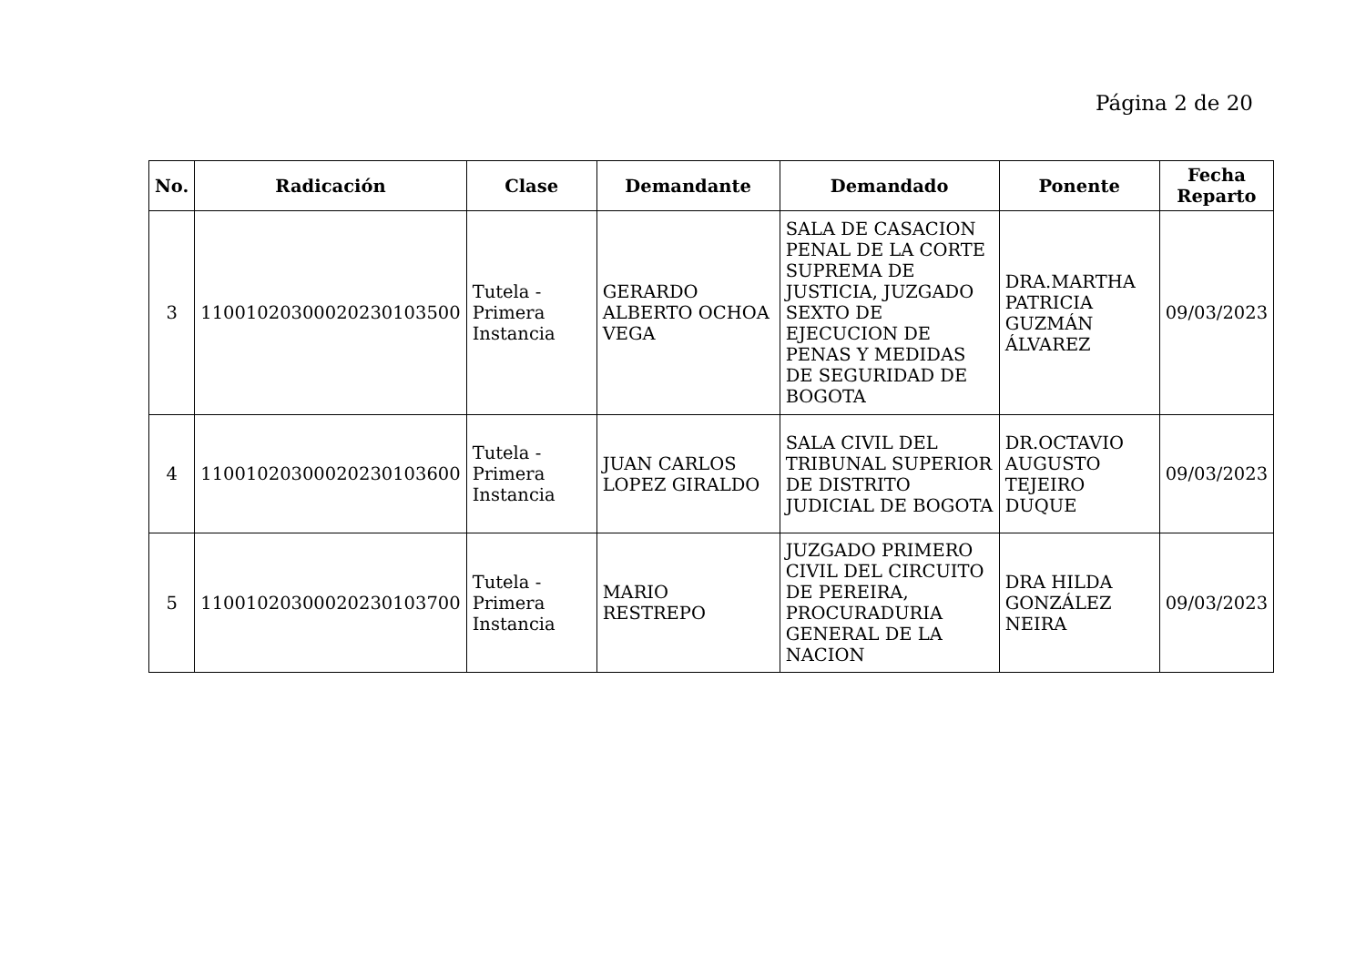Página 2 de 20
| No. | Radicación | Clase | Demandante | Demandado | Ponente | Fecha Reparto |
| --- | --- | --- | --- | --- | --- | --- |
| 3 | 11001020300020230103500 | Tutela - Primera Instancia | GERARDO ALBERTO OCHOA VEGA | SALA DE CASACION PENAL DE LA CORTE SUPREMA DE JUSTICIA, JUZGADO SEXTO DE EJECUCION DE PENAS Y MEDIDAS DE SEGURIDAD DE BOGOTA | DRA.MARTHA PATRICIA GUZMÁN ÁLVAREZ | 09/03/2023 |
| 4 | 11001020300020230103600 | Tutela - Primera Instancia | JUAN CARLOS LOPEZ GIRALDO | SALA CIVIL DEL TRIBUNAL SUPERIOR DE DISTRITO JUDICIAL DE BOGOTA | DR.OCTAVIO AUGUSTO TEJEIRO DUQUE | 09/03/2023 |
| 5 | 11001020300020230103700 | Tutela - Primera Instancia | MARIO RESTREPO | JUZGADO PRIMERO CIVIL DEL CIRCUITO DE PEREIRA, PROCURADURIA GENERAL DE LA NACION | DRA HILDA GONZÁLEZ NEIRA | 09/03/2023 |